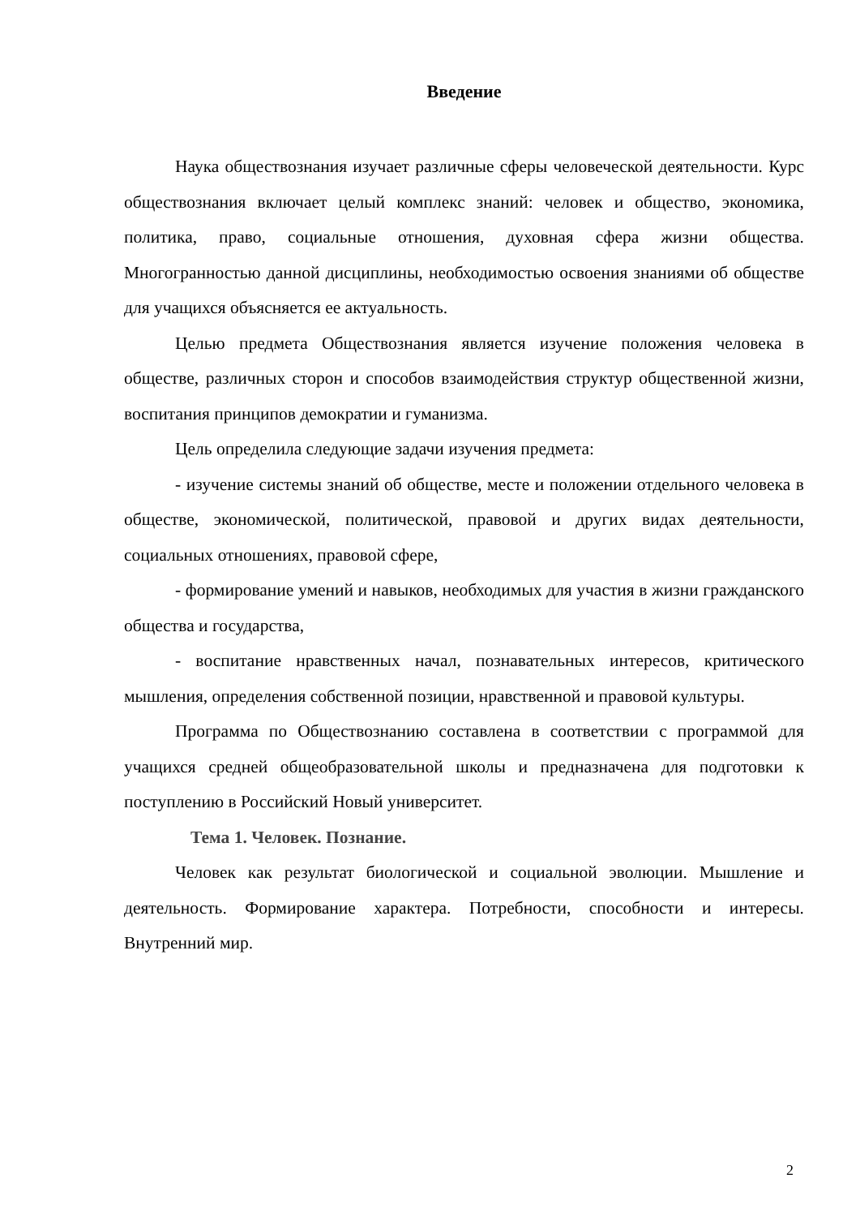Введение
Наука обществознания изучает различные сферы человеческой деятельности. Курс обществознания включает целый комплекс знаний: человек и общество, экономика, политика, право, социальные отношения, духовная сфера жизни общества. Многогранностью данной дисциплины, необходимостью освоения знаниями об обществе для учащихся объясняется ее актуальность.
Целью предмета Обществознания является изучение положения человека в обществе, различных сторон и способов взаимодействия структур общественной жизни, воспитания принципов демократии и гуманизма.
Цель определила следующие задачи изучения предмета:
- изучение системы знаний об обществе, месте и положении отдельного человека в обществе, экономической, политической, правовой и других видах деятельности, социальных отношениях, правовой сфере,
- формирование умений и навыков, необходимых для участия в жизни гражданского общества и государства,
- воспитание нравственных начал, познавательных интересов, критического мышления, определения собственной позиции, нравственной и правовой культуры.
Программа по Обществознанию составлена в соответствии с программой для учащихся средней общеобразовательной школы и предназначена для подготовки к поступлению в Российский Новый университет.
Тема 1. Человек. Познание.
Человек как результат биологической и социальной эволюции. Мышление и деятельность. Формирование характера. Потребности, способности и интересы. Внутренний мир.
2